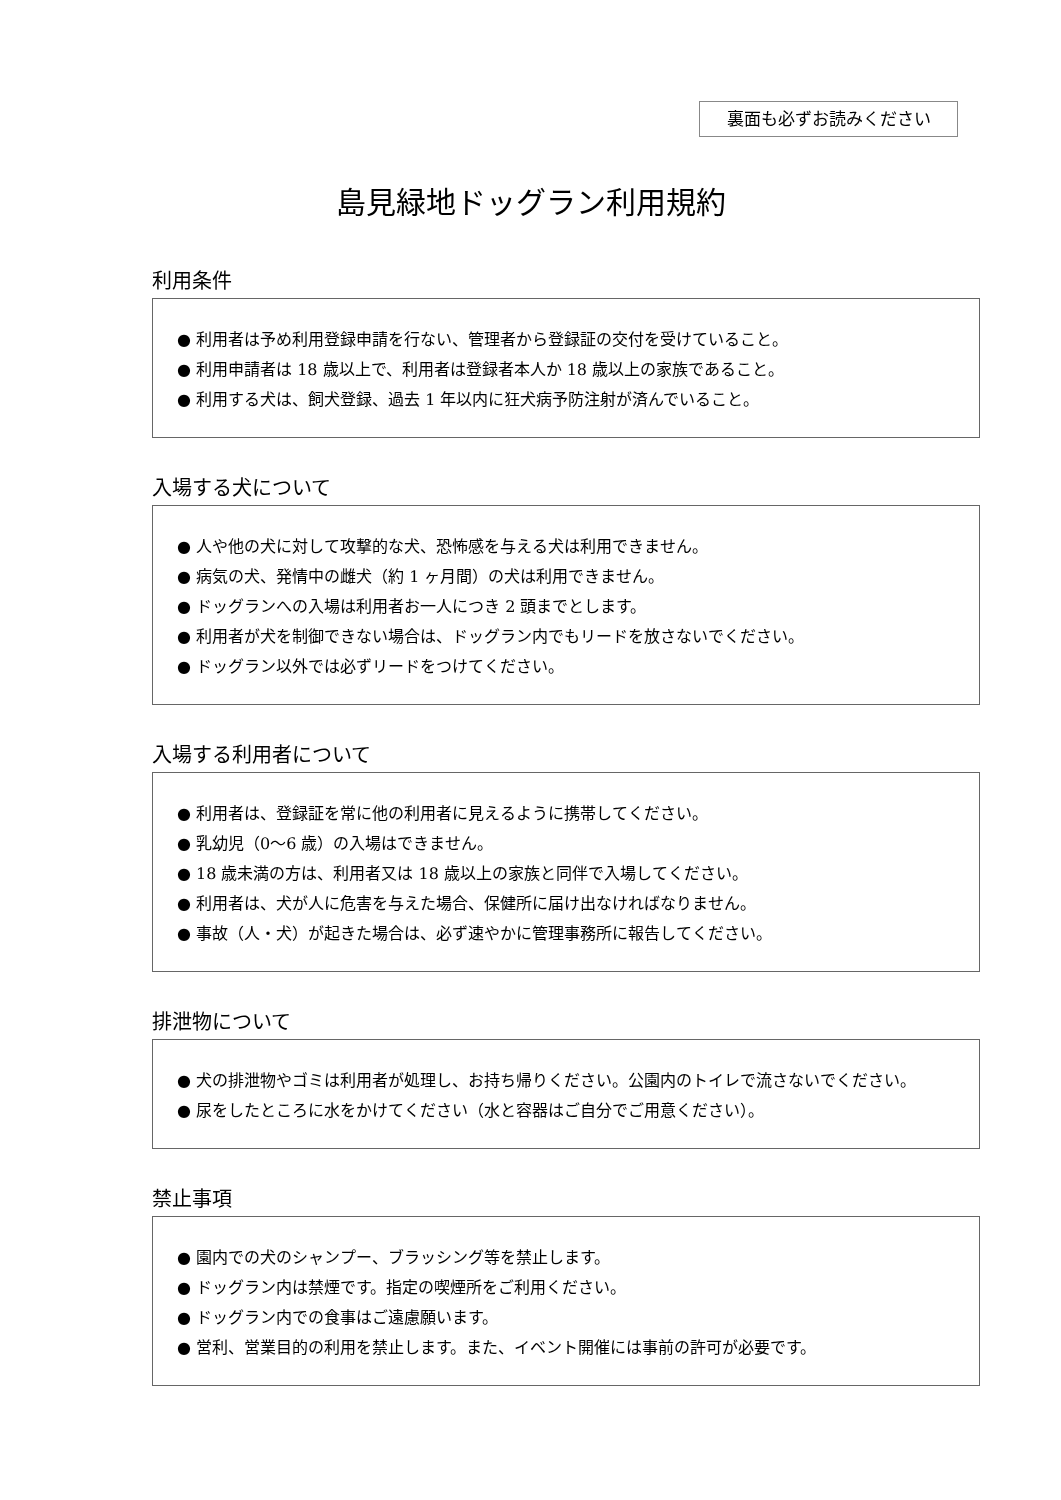裏面も必ずお読みください
島見緑地ドッグラン利用規約
利用条件
● 利用者は予め利用登録申請を行ない、管理者から登録証の交付を受けていること。
● 利用申請者は 18 歳以上で、利用者は登録者本人か 18 歳以上の家族であること。
● 利用する犬は、飼犬登録、過去 1 年以内に狂犬病予防注射が済んでいること。
入場する犬について
● 人や他の犬に対して攻撃的な犬、恐怖感を与える犬は利用できません。
● 病気の犬、発情中の雌犬（約 1 ヶ月間）の犬は利用できません。
● ドッグランへの入場は利用者お一人につき 2 頭までとします。
● 利用者が犬を制御できない場合は、ドッグラン内でもリードを放さないでください。
● ドッグラン以外では必ずリードをつけてください。
入場する利用者について
● 利用者は、登録証を常に他の利用者に見えるように携帯してください。
● 乳幼児（0～6 歳）の入場はできません。
● 18 歳未満の方は、利用者又は 18 歳以上の家族と同伴で入場してください。
● 利用者は、犬が人に危害を与えた場合、保健所に届け出なければなりません。
● 事故（人・犬）が起きた場合は、必ず速やかに管理事務所に報告してください。
排泄物について
● 犬の排泄物やゴミは利用者が処理し、お持ち帰りください。公園内のトイレで流さないでください。
● 尿をしたところに水をかけてください（水と容器はご自分でご用意ください）。
禁止事項
● 園内での犬のシャンプー、ブラッシング等を禁止します。
● ドッグラン内は禁煙です。指定の喫煙所をご利用ください。
● ドッグラン内での食事はご遠慮願います。
● 営利、営業目的の利用を禁止します。また、イベント開催には事前の許可が必要です。